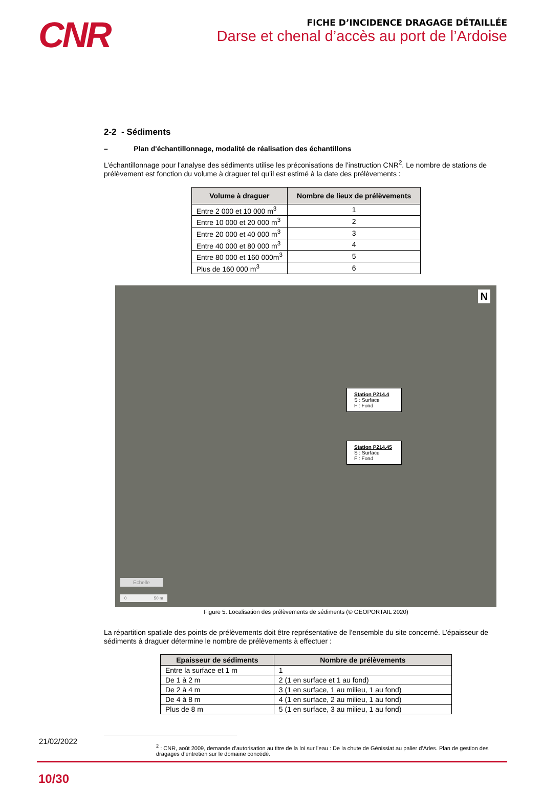CNR
FICHE D’INCIDENCE DRAGAGE DÉTAILLÉE
Darse et chenal d’accès au port de l’Ardoise
2-2 - Sédiments
– Plan d'échantillonnage, modalité de réalisation des échantillons
L’échantillonnage pour l’analyse des sédiments utilise les préconisations de l’instruction CNR<sup>2</sup>. Le nombre de stations de prélèvement est fonction du volume à draguer tel qu’il est estimé à la date des prélèvements :
| Volume à draguer | Nombre de lieux de prélèvements |
| --- | --- |
| Entre 2 000 et 10 000 m<sup>3</sup> | 1 |
| Entre 10 000 et 20 000 m<sup>3</sup> | 2 |
| Entre 20 000 et 40 000 m<sup>3</sup> | 3 |
| Entre 40 000 et 80 000 m<sup>3</sup> | 4 |
| Entre 80 000 et 160 000m<sup>3</sup> | 5 |
| Plus de 160 000 m<sup>3</sup> | 6 |
Station P214.4
S : Surface
F : Fond
Station P214.45
S : Surface
F : Fond
N
Echelle
0 50 m
Figure 5. Localisation des prélèvements de sédiments (© GEOPORTAIL 2020)
La répartition spatiale des points de prélèvements doit être représentative de l’ensemble du site concerné. L’épaisseur de sédiments à draguer détermine le nombre de prélèvements à effectuer :
| Epaisseur de sédiments | Nombre de prélèvements |
| --- | --- |
| Entre la surface et 1 m | 1 |
| De 1 à 2 m | 2 (1 en surface et 1 au fond) |
| De 2 à 4 m | 3 (1 en surface, 1 au milieu, 1 au fond) |
| De 4 à 8 m | 4 (1 en surface, 2 au milieu, 1 au fond) |
| Plus de 8 m | 5 (1 en surface, 3 au milieu, 1 au fond) |
21/02/2022
<sup>2</sup> : CNR, août 2009, demande d’autorisation au titre de la loi sur l’eau : De la chute de Génissiat au palier d’Arles. Plan de gestion des dragages d’entretien sur le domaine concédé.
10/30